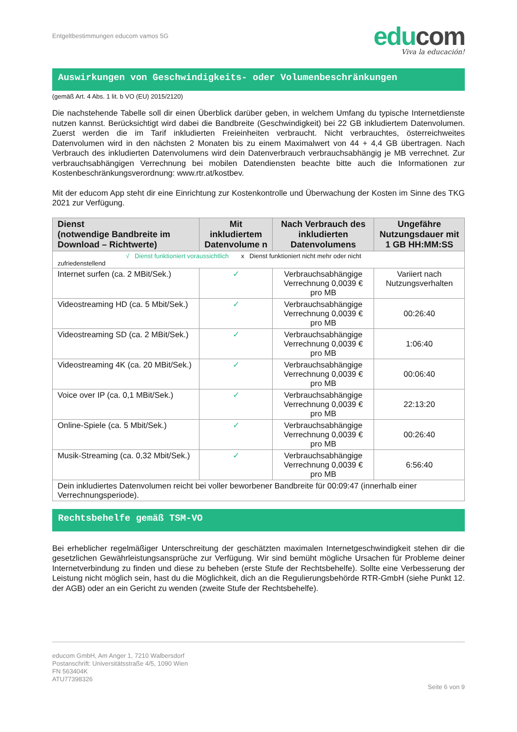Entgeltbestimmungen educom vamos 5G
edu com
Viva la educación!
Auswirkungen von Geschwindigkeits- oder Volumenbeschränkungen
(gemäß Art. 4 Abs. 1 lit. b VO (EU) 2015/2120)
Die nachstehende Tabelle soll dir einen Überblick darüber geben, in welchem Umfang du typische Internetdienste nutzen kannst. Berücksichtigt wird dabei die Bandbreite (Geschwindigkeit) bei 22 GB inkludiertem Datenvolumen. Zuerst werden die im Tarif inkludierten Freieinheiten verbraucht. Nicht verbrauchtes, österreichweites Datenvolumen wird in den nächsten 2 Monaten bis zu einem Maximalwert von 44 + 4,4 GB übertragen. Nach Verbrauch des inkludierten Datenvolumens wird dein Datenverbrauch verbrauchsabhängig je MB verrechnet. Zur verbrauchsabhängigen Verrechnung bei mobilen Datendiensten beachte bitte auch die Informationen zur Kostenbeschränkungsverordnung: www.rtr.at/kostbev.
Mit der educom App steht dir eine Einrichtung zur Kostenkontrolle und Überwachung der Kosten im Sinne des TKG 2021 zur Verfügung.
| Dienst (notwendige Bandbreite im Download – Richtwerte) | Mit inkludiertem Datenvolume n | Nach Verbrauch des inkludierten Datenvolumens | Ungefähre Nutzungsdauer mit 1 GB HH:MM:SS |
| --- | --- | --- | --- |
| √ Dienst funktioniert voraussichtlich x Dienst funktioniert nicht mehr oder nicht zufriedenstellend | | | |
| Internet surfen (ca. 2 MBit/Sek.) | ✓ | Verbrauchsabhängige Verrechnung 0,0039 € pro MB | Variiert nach Nutzungsverhalten |
| Videostreaming HD (ca. 5 Mbit/Sek.) | ✓ | Verbrauchsabhängige Verrechnung 0,0039 € pro MB | 00:26:40 |
| Videostreaming SD (ca. 2 MBit/Sek.) | ✓ | Verbrauchsabhängige Verrechnung 0,0039 € pro MB | 1:06:40 |
| Videostreaming 4K (ca. 20 MBit/Sek.) | ✓ | Verbrauchsabhängige Verrechnung 0,0039 € pro MB | 00:06:40 |
| Voice over IP (ca. 0,1 MBit/Sek.) | ✓ | Verbrauchsabhängige Verrechnung 0,0039 € pro MB | 22:13:20 |
| Online-Spiele (ca. 5 Mbit/Sek.) | ✓ | Verbrauchsabhängige Verrechnung 0,0039 € pro MB | 00:26:40 |
| Musik-Streaming (ca. 0,32 Mbit/Sek.) | ✓ | Verbrauchsabhängige Verrechnung 0,0039 € pro MB | 6:56:40 |
| Dein inkludiertes Datenvolumen reicht bei voller beworbener Bandbreite für 00:09:47 (innerhalb einer Verrechnungsperiode). | | | |
Rechtsbehelfe gemäß TSM-VO
Bei erheblicher regelmäßiger Unterschreitung der geschätzten maximalen Internetgeschwindigkeit stehen dir die gesetzlichen Gewährleistungsansprüche zur Verfügung. Wir sind bemüht mögliche Ursachen für Probleme deiner Internetverbindung zu finden und diese zu beheben (erste Stufe der Rechtsbehelfe). Sollte eine Verbesserung der Leistung nicht möglich sein, hast du die Möglichkeit, dich an die Regulierungsbehörde RTR-GmbH (siehe Punkt 12. der AGB) oder an ein Gericht zu wenden (zweite Stufe der Rechtsbehelfe).
educom GmbH, Am Anger 1, 7210 Walbersdorf
Postanschrift: Universitätsstraße 4/5, 1090 Wien
FN 563404K
ATU77398326
Seite 6 von 9